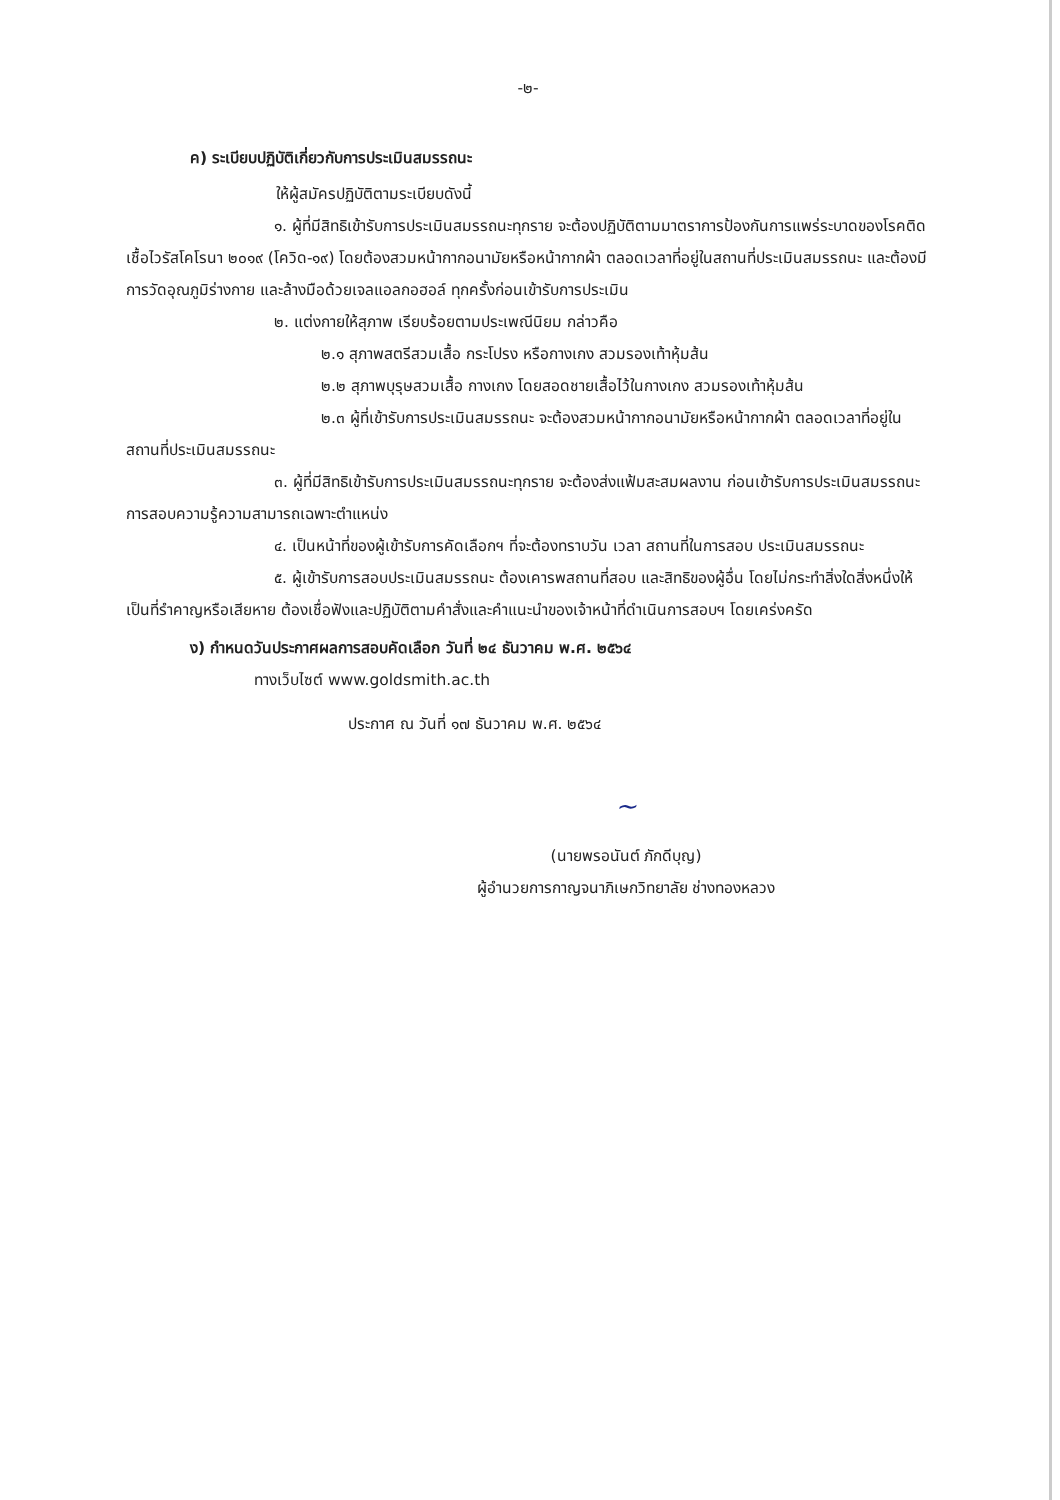-๒-
ค) ระเบียบปฏิบัติเกี่ยวกับการประเมินสมรรถนะ
ให้ผู้สมัครปฏิบัติตามระเบียบดังนี้
๑. ผู้ที่มีสิทธิเข้ารับการประเมินสมรรถนะทุกราย จะต้องปฏิบัติตามมาตราการป้องกันการแพร่ระบาดของโรคติดเชื้อไวรัสโคโรนา ๒๐๑๙ (โควิด-๑๙) โดยต้องสวมหน้ากากอนามัยหรือหน้ากากผ้า ตลอดเวลาที่อยู่ในสถานที่ประเมินสมรรถนะ และต้องมีการวัดอุณภูมิร่างกาย และล้างมือด้วยเจลแอลกอฮอล์ ทุกครั้งก่อนเข้ารับการประเมิน
๒. แต่งกายให้สุภาพ เรียบร้อยตามประเพณีนิยม กล่าวคือ
๒.๑ สุภาพสตรีสวมเสื้อ กระโปรง หรือกางเกง สวมรองเท้าหุ้มส้น
๒.๒ สุภาพบุรุษสวมเสื้อ กางเกง โดยสอดชายเสื้อไว้ในกางเกง สวมรองเท้าหุ้มส้น
๒.๓ ผู้ที่เข้ารับการประเมินสมรรถนะ จะต้องสวมหน้ากากอนามัยหรือหน้ากากผ้า ตลอดเวลาที่อยู่ในสถานที่ประเมินสมรรถนะ
๓. ผู้ที่มีสิทธิเข้ารับการประเมินสมรรถนะทุกราย จะต้องส่งแฟ้มสะสมผลงาน ก่อนเข้ารับการประเมินสมรรถนะการสอบความรู้ความสามารถเฉพาะตำแหน่ง
๔. เป็นหน้าที่ของผู้เข้ารับการคัดเลือกฯ ที่จะต้องทราบวัน เวลา สถานที่ในการสอบ ประเมินสมรรถนะ
๕. ผู้เข้ารับการสอบประเมินสมรรถนะ ต้องเคารพสถานที่สอบ และสิทธิของผู้อื่น โดยไม่กระทำสิ่งใดสิ่งหนึ่งให้เป็นที่รำคาญหรือเสียหาย ต้องเชื่อฟังและปฏิบัติตามคำสั่งและคำแนะนำของเจ้าหน้าที่ดำเนินการสอบฯ โดยเคร่งครัด
ง) กำหนดวันประกาศผลการสอบคัดเลือก วันที่ ๒๔ ธันวาคม พ.ศ. ๒๕๖๔
ทางเว็บไซต์ www.goldsmith.ac.th
ประกาศ ณ วันที่ ๑๗ ธันวาคม พ.ศ. ๒๕๖๔
~
(นายพรอนันต์ ภักดีบุญ)
ผู้อำนวยการกาญจนาภิเษกวิทยาลัย ช่างทองหลวง